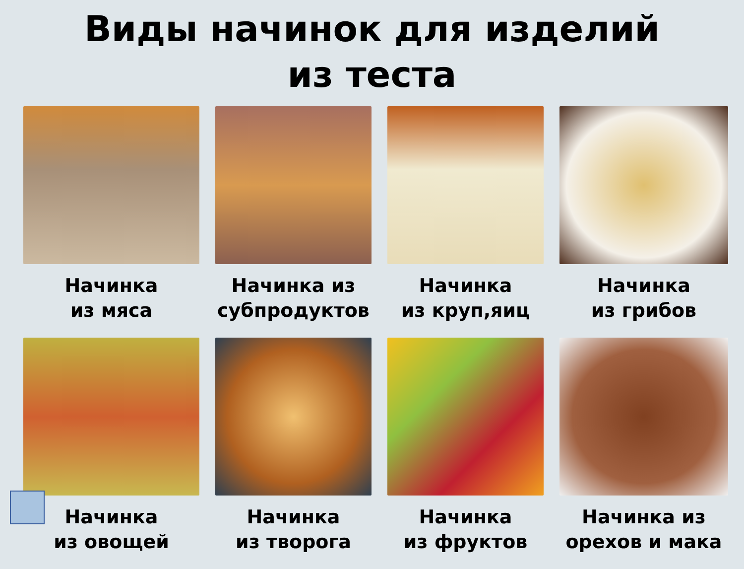Виды начинок для изделий
из теста
Начинка
из мяса
Начинка из
субпродуктов
Начинка
из круп,яиц
Начинка
из грибов
Начинка
из овощей
Начинка
из творога
Начинка
из фруктов
Начинка из
орехов и мака